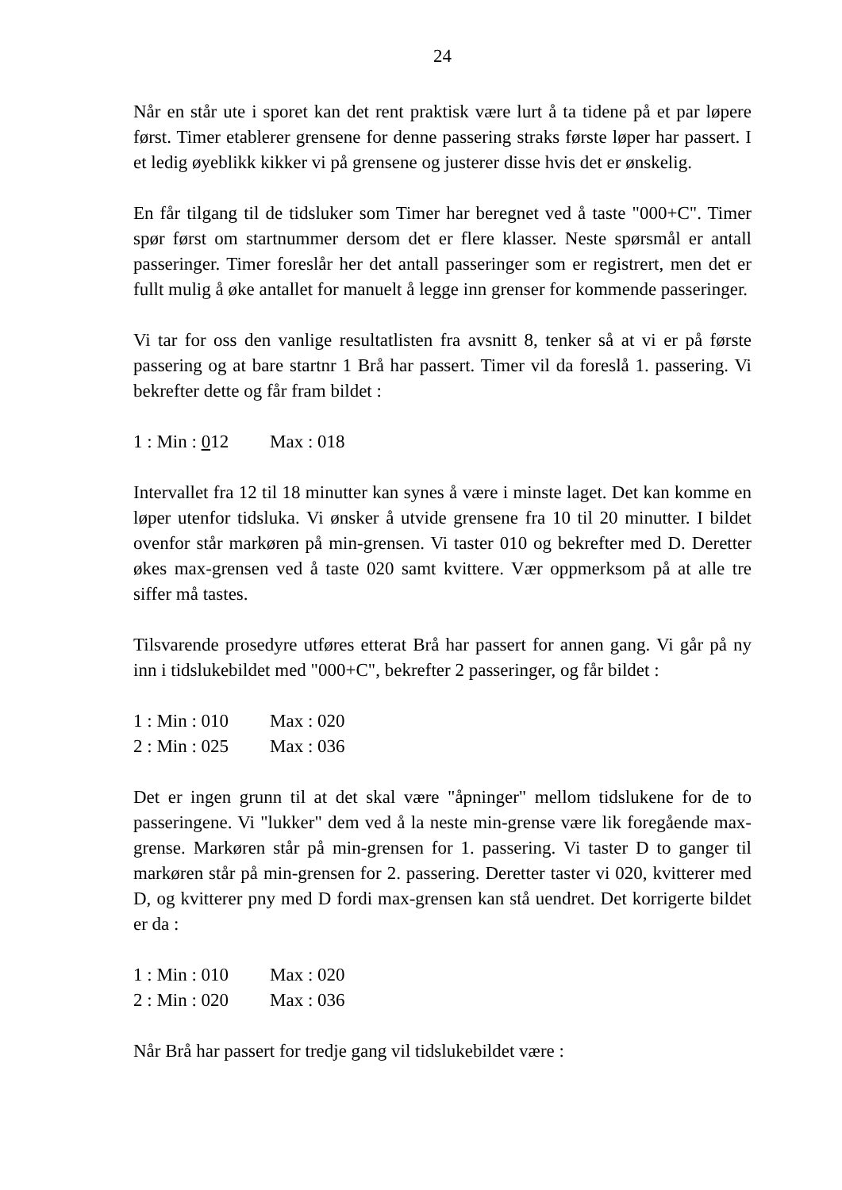24
Når en står ute i sporet kan det rent praktisk være lurt å ta tidene på et par løpere først. Timer etablerer grensene for denne passering straks første løper har passert. I et ledig øyeblikk kikker vi på grensene og justerer disse hvis det er ønskelig.
En får tilgang til de tidsluker som Timer har beregnet ved å taste "000+C". Timer spør først om startnummer dersom det er flere klasser. Neste spørsmål er antall passeringer. Timer foreslår her det antall passeringer som er registrert, men det er fullt mulig å øke antallet for manuelt å legge inn grenser for kommende passeringer.
Vi tar for oss den vanlige resultatlisten fra avsnitt 8, tenker så at vi er på første passering og at bare startnr 1 Brå har passert. Timer vil da foreslå 1. passering. Vi bekrefter dette og får fram bildet :
1 : Min : 012 Max : 018
Intervallet fra 12 til 18 minutter kan synes å være i minste laget. Det kan komme en løper utenfor tidsluka. Vi ønsker å utvide grensene fra 10 til 20 minutter. I bildet ovenfor står markøren på min-grensen. Vi taster 010 og bekrefter med D. Deretter økes max-grensen ved å taste 020 samt kvittere. Vær oppmerksom på at alle tre siffer må tastes.
Tilsvarende prosedyre utføres etterat Brå har passert for annen gang. Vi går på ny inn i tidslukebildet med "000+C", bekrefter 2 passeringer, og får bildet :
1 : Min : 010 Max : 020
2 : Min : 025 Max : 036
Det er ingen grunn til at det skal være "åpninger" mellom tidslukene for de to passeringene. Vi "lukker" dem ved å la neste min-grense være lik foregående max-grense. Markøren står på min-grensen for 1. passering. Vi taster D to ganger til markøren står på min-grensen for 2. passering. Deretter taster vi 020, kvitterer med D, og kvitterer pny med D fordi max-grensen kan stå uendret. Det korrigerte bildet er da :
1 : Min : 010 Max : 020
2 : Min : 020 Max : 036
Når Brå har passert for tredje gang vil tidslukebildet være :